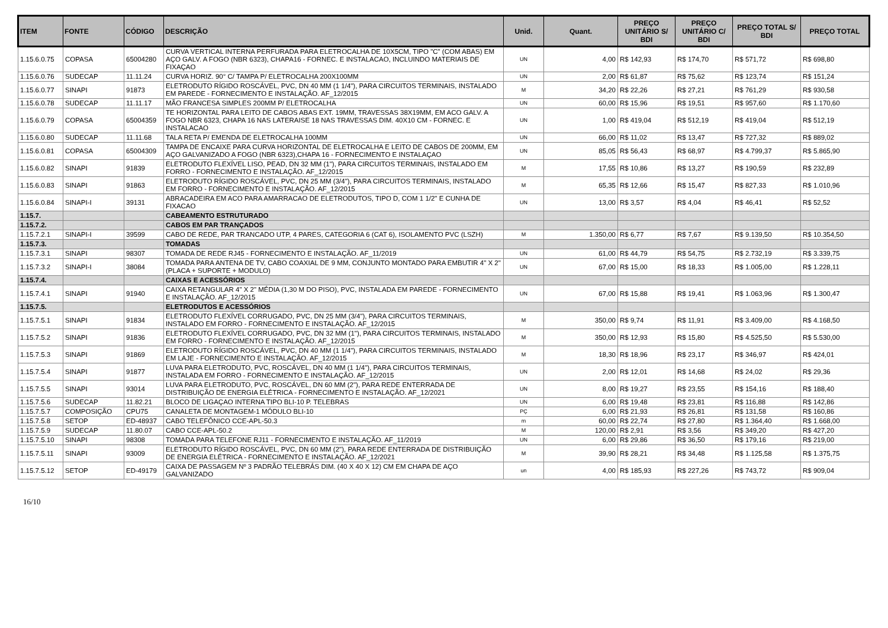| ITEM | FONTE | CÓDIGO | DESCRIÇÃO | Unid. | Quant. | PREÇO UNITÁRIO S/ BDI | PREÇO UNITÁRIO C/ BDI | PREÇO TOTAL S/ BDI | PREÇO TOTAL |
| --- | --- | --- | --- | --- | --- | --- | --- | --- | --- |
| 1.15.6.0.75 | COPASA | 65004280 | CURVA VERTICAL INTERNA PERFURADA PARA ELETROCALHA DE 10X5CM, TIPO "C" (COM ABAS) EM AÇO GALV. A FOGO (NBR 6323), CHAPA16 - FORNEC. E INSTALACAO, INCLUINDO MATERIAIS DE FIXAÇAO | UN | 4,00 | R$ 142,93 | R$ 174,70 | R$ 571,72 | R$ 698,80 |
| 1.15.6.0.76 | SUDECAP | 11.11.24 | CURVA HORIZ. 90° C/ TAMPA P/ ELETROCALHA 200X100MM | UN | 2,00 | R$ 61,87 | R$ 75,62 | R$ 123,74 | R$ 151,24 |
| 1.15.6.0.77 | SINAPI | 91873 | ELETRODUTO RÍGIDO ROSCÁVEL, PVC, DN 40 MM (1 1/4"), PARA CIRCUITOS TERMINAIS, INSTALADO EM PAREDE - FORNECIMENTO E INSTALAÇÃO. AF_12/2015 | M | 34,20 | R$ 22,26 | R$ 27,21 | R$ 761,29 | R$ 930,58 |
| 1.15.6.0.78 | SUDECAP | 11.11.17 | MÃO FRANCESA SIMPLES 200MM P/ ELETROCALHA | UN | 60,00 | R$ 15,96 | R$ 19,51 | R$ 957,60 | R$ 1.170,60 |
| 1.15.6.0.79 | COPASA | 65004359 | TE HORIZONTAL PARA LEITO DE CABOS ABAS EXT. 19MM, TRAVESSAS 38X19MM, EM ACO GALV. A FOGO NBR 6323, CHAPA 16 NAS LATERAISE 18 NAS TRAVESSAS DIM. 40X10 CM - FORNEC. E INSTALACAO | UN | 1,00 | R$ 419,04 | R$ 512,19 | R$ 419,04 | R$ 512,19 |
| 1.15.6.0.80 | SUDECAP | 11.11.68 | TALA RETA P/ EMENDA DE ELETROCALHA 100MM | UN | 66,00 | R$ 11,02 | R$ 13,47 | R$ 727,32 | R$ 889,02 |
| 1.15.6.0.81 | COPASA | 65004309 | TAMPA DE ENCAIXE PARA CURVA HORIZONTAL DE ELETROCALHA E LEITO DE CABOS DE 200MM, EM AÇO GALVANIZADO A FOGO (NBR 6323),CHAPA 16 - FORNECIMENTO E INSTALAÇAO | UN | 85,05 | R$ 56,43 | R$ 68,97 | R$ 4.799,37 | R$ 5.865,90 |
| 1.15.6.0.82 | SINAPI | 91839 | ELETRODUTO FLEXÍVEL LISO, PEAD, DN 32 MM (1"), PARA CIRCUITOS TERMINAIS, INSTALADO EM FORRO - FORNECIMENTO E INSTALAÇÃO. AF_12/2015 | M | 17,55 | R$ 10,86 | R$ 13,27 | R$ 190,59 | R$ 232,89 |
| 1.15.6.0.83 | SINAPI | 91863 | ELETRODUTO RÍGIDO ROSCÁVEL, PVC, DN 25 MM (3/4"), PARA CIRCUITOS TERMINAIS, INSTALADO EM FORRO - FORNECIMENTO E INSTALAÇÃO. AF_12/2015 | M | 65,35 | R$ 12,66 | R$ 15,47 | R$ 827,33 | R$ 1.010,96 |
| 1.15.6.0.84 | SINAPI-I | 39131 | ABRACADEIRA EM ACO PARA AMARRACAO DE ELETRODUTOS, TIPO D, COM 1 1/2" E CUNHA DE FIXACAO | UN | 13,00 | R$ 3,57 | R$ 4,04 | R$ 46,41 | R$ 52,52 |
| 1.15.7. | | | CABEAMENTO ESTRUTURADO | | | | | | |
| 1.15.7.2. | | | CABOS EM PAR TRANÇADOS | | | | | | |
| 1.15.7.2.1 | SINAPI-I | 39599 | CABO DE REDE, PAR TRANCADO UTP, 4 PARES, CATEGORIA 6 (CAT 6), ISOLAMENTO PVC (LSZH) | M | 1.350,00 | R$ 6,77 | R$ 7,67 | R$ 9.139,50 | R$ 10.354,50 |
| 1.15.7.3. | | | TOMADAS | | | | | | |
| 1.15.7.3.1 | SINAPI | 98307 | TOMADA DE REDE RJ45 - FORNECIMENTO E INSTALAÇÃO. AF_11/2019 | UN | 61,00 | R$ 44,79 | R$ 54,75 | R$ 2.732,19 | R$ 3.339,75 |
| 1.15.7.3.2 | SINAPI-I | 38084 | TOMADA PARA ANTENA DE TV, CABO COAXIAL DE 9 MM, CONJUNTO MONTADO PARA EMBUTIR 4" X 2" (PLACA + SUPORTE + MODULO) | UN | 67,00 | R$ 15,00 | R$ 18,33 | R$ 1.005,00 | R$ 1.228,11 |
| 1.15.7.4. | | | CAIXAS E ACESSÓRIOS | | | | | | |
| 1.15.7.4.1 | SINAPI | 91940 | CAIXA RETANGULAR 4" X 2" MÉDIA (1,30 M DO PISO), PVC, INSTALADA EM PAREDE - FORNECIMENTO E INSTALAÇÃO. AF_12/2015 | UN | 67,00 | R$ 15,88 | R$ 19,41 | R$ 1.063,96 | R$ 1.300,47 |
| 1.15.7.5. | | | ELETRODUTOS E ACESSÓRIOS | | | | | | |
| 1.15.7.5.1 | SINAPI | 91834 | ELETRODUTO FLEXÍVEL CORRUGADO, PVC, DN 25 MM (3/4"), PARA CIRCUITOS TERMINAIS, INSTALADO EM FORRO - FORNECIMENTO E INSTALAÇÃO. AF_12/2015 | M | 350,00 | R$ 9,74 | R$ 11,91 | R$ 3.409,00 | R$ 4.168,50 |
| 1.15.7.5.2 | SINAPI | 91836 | ELETRODUTO FLEXÍVEL CORRUGADO, PVC, DN 32 MM (1"), PARA CIRCUITOS TERMINAIS, INSTALADO EM FORRO - FORNECIMENTO E INSTALAÇÃO. AF_12/2015 | M | 350,00 | R$ 12,93 | R$ 15,80 | R$ 4.525,50 | R$ 5.530,00 |
| 1.15.7.5.3 | SINAPI | 91869 | ELETRODUTO RÍGIDO ROSCÁVEL, PVC, DN 40 MM (1 1/4"), PARA CIRCUITOS TERMINAIS, INSTALADO EM LAJE - FORNECIMENTO E INSTALAÇÃO. AF_12/2015 | M | 18,30 | R$ 18,96 | R$ 23,17 | R$ 346,97 | R$ 424,01 |
| 1.15.7.5.4 | SINAPI | 91877 | LUVA PARA ELETRODUTO, PVC, ROSCÁVEL, DN 40 MM (1 1/4"), PARA CIRCUITOS TERMINAIS, INSTALADA EM FORRO - FORNECIMENTO E INSTALAÇÃO. AF_12/2015 | UN | 2,00 | R$ 12,01 | R$ 14,68 | R$ 24,02 | R$ 29,36 |
| 1.15.7.5.5 | SINAPI | 93014 | LUVA PARA ELETRODUTO, PVC, ROSCÁVEL, DN 60 MM (2"), PARA REDE ENTERRADA DE DISTRIBUIÇÃO DE ENERGIA ELÉTRICA - FORNECIMENTO E INSTALAÇÃO. AF_12/2021 | UN | 8,00 | R$ 19,27 | R$ 23,55 | R$ 154,16 | R$ 188,40 |
| 1.15.7.5.6 | SUDECAP | 11.82.21 | BLOCO DE LIGAÇAO INTERNA TIPO BLI-10 P. TELEBRAS | UN | 6,00 | R$ 19,48 | R$ 23,81 | R$ 116,88 | R$ 142,86 |
| 1.15.7.5.7 | COMPOSIÇÃO | CPU75 | CANALETA DE MONTAGEM-1 MÓDULO BLI-10 | PÇ | 6,00 | R$ 21,93 | R$ 26,81 | R$ 131,58 | R$ 160,86 |
| 1.15.7.5.8 | SETOP | ED-48937 | CABO TELEFÔNICO CCE-APL-50.3 | m | 60,00 | R$ 22,74 | R$ 27,80 | R$ 1.364,40 | R$ 1.668,00 |
| 1.15.7.5.9 | SUDECAP | 11.80.07 | CABO CCE-APL-50.2 | M | 120,00 | R$ 2,91 | R$ 3,56 | R$ 349,20 | R$ 427,20 |
| 1.15.7.5.10 | SINAPI | 98308 | TOMADA PARA TELEFONE RJ11 - FORNECIMENTO E INSTALAÇÃO. AF_11/2019 | UN | 6,00 | R$ 29,86 | R$ 36,50 | R$ 179,16 | R$ 219,00 |
| 1.15.7.5.11 | SINAPI | 93009 | ELETRODUTO RÍGIDO ROSCÁVEL, PVC, DN 60 MM (2"), PARA REDE ENTERRADA DE DISTRIBUIÇÃO DE ENERGIA ELÉTRICA - FORNECIMENTO E INSTALAÇÃO. AF_12/2021 | M | 39,90 | R$ 28,21 | R$ 34,48 | R$ 1.125,58 | R$ 1.375,75 |
| 1.15.7.5.12 | SETOP | ED-49179 | CAIXA DE PASSAGEM Nº 3 PADRÃO TELEBRÁS DIM. (40 X 40 X 12) CM EM CHAPA DE AÇO GALVANIZADO | un | 4,00 | R$ 185,93 | R$ 227,26 | R$ 743,72 | R$ 909,04 |
16/10